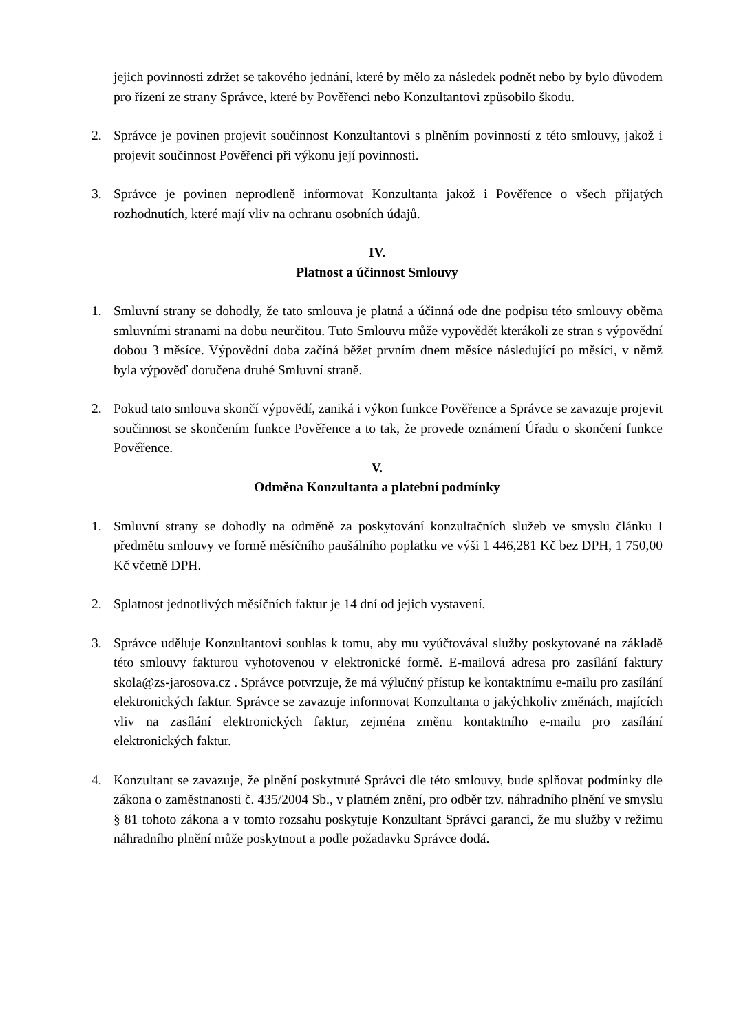jejich povinnosti zdržet se takového jednání, které by mělo za následek podnět nebo by bylo důvodem pro řízení ze strany Správce, které by Pověřenci nebo Konzultantovi způsobilo škodu.
2. Správce je povinen projevit součinnost Konzultantovi s plněním povinností z této smlouvy, jakož i projevit součinnost Pověřenci při výkonu její povinnosti.
3. Správce je povinen neprodleně informovat Konzultanta jakož i Pověřence o všech přijatých rozhodnutích, které mají vliv na ochranu osobních údajů.
IV.
Platnost a účinnost Smlouvy
1. Smluvní strany se dohodly, že tato smlouva je platná a účinná ode dne podpisu této smlouvy oběma smluvními stranami na dobu neurčitou. Tuto Smlouvu může vypovědět kterákoli ze stran s výpovědní dobou 3 měsíce. Výpovědní doba začíná běžet prvním dnem měsíce následující po měsíci, v němž byla výpověď doručena druhé Smluvní straně.
2. Pokud tato smlouva skončí výpovědí, zaniká i výkon funkce Pověřence a Správce se zavazuje projevit součinnost se skončením funkce Pověřence a to tak, že provede oznámení Úřadu o skončení funkce Pověřence.
V.
Odměna Konzultanta a platební podmínky
1. Smluvní strany se dohodly na odměně za poskytování konzultačních služeb ve smyslu článku I předmětu smlouvy ve formě měsíčního paušálního poplatku ve výši 1 446,281 Kč bez DPH, 1 750,00 Kč včetně DPH.
2. Splatnost jednotlivých měsíčních faktur je 14 dní od jejich vystavení.
3. Správce uděluje Konzultantovi souhlas k tomu, aby mu vyúčtovával služby poskytované na základě této smlouvy fakturou vyhotovenou v elektronické formě. E-mailová adresa pro zasílání faktury skola@zs-jarosova.cz . Správce potvrzuje, že má výlučný přístup ke kontaktnímu e-mailu pro zasílání elektronických faktur. Správce se zavazuje informovat Konzultanta o jakýchkoliv změnách, majících vliv na zasílání elektronických faktur, zejména změnu kontaktního e-mailu pro zasílání elektronických faktur.
4. Konzultant se zavazuje, že plnění poskytnuté Správci dle této smlouvy, bude splňovat podmínky dle zákona o zaměstnanosti č. 435/2004 Sb., v platném znění, pro odběr tzv. náhradního plnění ve smyslu § 81 tohoto zákona a v tomto rozsahu poskytuje Konzultant Správci garanci, že mu služby v režimu náhradního plnění může poskytnout a podle požadavku Správce dodá.